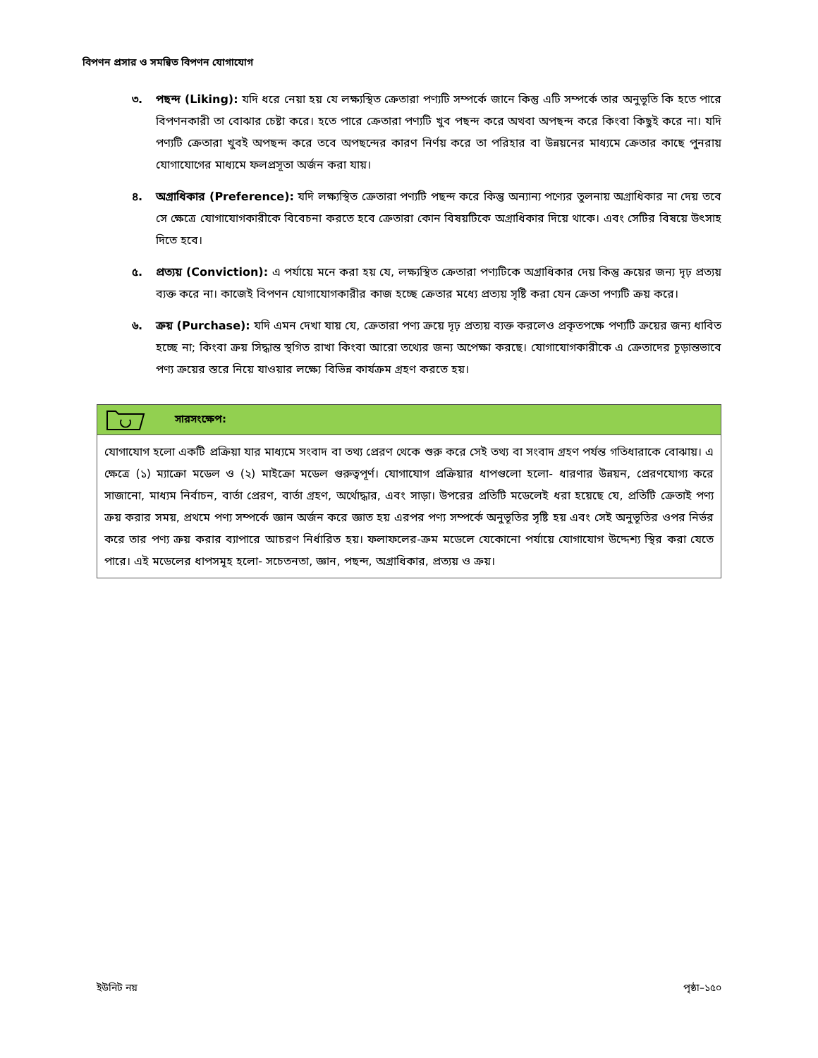বিপণন প্রসার ও সমন্বিত বিপণন যোগাযোগ
৩. পছন্দ (Liking): যদি ধরে নেয়া হয় যে লক্ষ্যস্থিত ক্রেতারা পণ্যটি সম্পর্কে জানে কিন্তু এটি সম্পর্কে তার অনুভূতি কি হতে পারে বিপণনকারী তা বোঝার চেষ্টা করে। হতে পারে ক্রেতারা পণ্যটি খুব পছন্দ করে অথবা অপছন্দ করে কিংবা কিছুই করে না। যদি পণ্যটি ক্রেতারা খুবই অপছন্দ করে তবে অপছন্দের কারণ নির্ণয় করে তা পরিহার বা উন্নয়নের মাধ্যমে ক্রেতার কাছে পুনরায় যোগাযোগের মাধ্যমে ফলপ্রসূতা অর্জন করা যায়।
৪. অগ্রাধিকার (Preference): যদি লক্ষ্যস্থিত ক্রেতারা পণ্যটি পছন্দ করে কিন্তু অন্যান্য পণ্যের তুলনায় অগ্রাধিকার না দেয় তবে সে ক্ষেত্রে যোগাযোগকারীকে বিবেচনা করতে হবে ক্রেতারা কোন বিষয়টিকে অগ্রাধিকার দিয়ে থাকে। এবং সেটির বিষয়ে উৎসাহ দিতে হবে।
৫. প্রত্যয় (Conviction): এ পর্যায়ে মনে করা হয় যে, লক্ষ্যস্থিত ক্রেতারা পণ্যটিকে অগ্রাধিকার দেয় কিন্তু ক্রয়ের জন্য দৃঢ় প্রত্যয় ব্যক্ত করে না। কাজেই বিপণন যোগাযোগকারীর কাজ হচ্ছে ক্রেতার মধ্যে প্রত্যয় সৃষ্টি করা যেন ক্রেতা পণ্যটি ক্রয় করে।
৬. ক্রয় (Purchase): যদি এমন দেখা যায় যে, ক্রেতারা পণ্য ক্রয়ে দৃঢ় প্রত্যয় ব্যক্ত করলেও প্রকৃতপক্ষে পণ্যটি ক্রয়ের জন্য ধাবিত হচ্ছে না; কিংবা ক্রয় সিদ্ধান্ত স্থগিত রাখা কিংবা আরো তথ্যের জন্য অপেক্ষা করছে। যোগাযোগকারীকে এ ক্রেতাদের চূড়ান্তভাবে পণ্য ক্রয়ের স্তরে নিয়ে যাওয়ার লক্ষ্যে বিভিন্ন কার্যক্রম গ্রহণ করতে হয়।
সারসংক্ষেপ:
যোগাযোগ হলো একটি প্রক্রিয়া যার মাধ্যমে সংবাদ বা তথ্য প্রেরণ থেকে শুরু করে সেই তথ্য বা সংবাদ গ্রহণ পর্যন্ত গতিধারাকে বোঝায়। এ ক্ষেত্রে (১) ম্যাক্রো মডেল ও (২) মাইক্রো মডেল গুরুত্বপূর্ণ। যোগাযোগ প্রক্রিয়ার ধাপগুলো হলো- ধারণার উন্নয়ন, প্রেরণযোগ্য করে সাজানো, মাধ্যম নির্বাচন, বার্তা প্রেরণ, বার্তা গ্রহণ, অর্থোদ্ধার, এবং সাড়া। উপরের প্রতিটি মডেলেই ধরা হয়েছে যে, প্রতিটি ক্রেতাই পণ্য ক্রয় করার সময়, প্রথমে পণ্য সম্পর্কে জ্ঞান অর্জন করে জ্ঞাত হয় এরপর পণ্য সম্পর্কে অনুভূতির সৃষ্টি হয় এবং সেই অনুভূতির ওপর নির্ভর করে তার পণ্য ক্রয় করার ব্যাপারে আচরণ নির্ধারিত হয়। ফলাফলের-ক্রম মডেলে যেকোনো পর্যায়ে যোগাযোগ উদ্দেশ্য স্থির করা যেতে পারে। এই মডেলের ধাপসমূহ হলো- সচেতনতা, জ্ঞান, পছন্দ, অগ্রাধিকার, প্রত্যয় ও ক্রয়।
ইউনিট নয় পৃষ্ঠা–১৫০